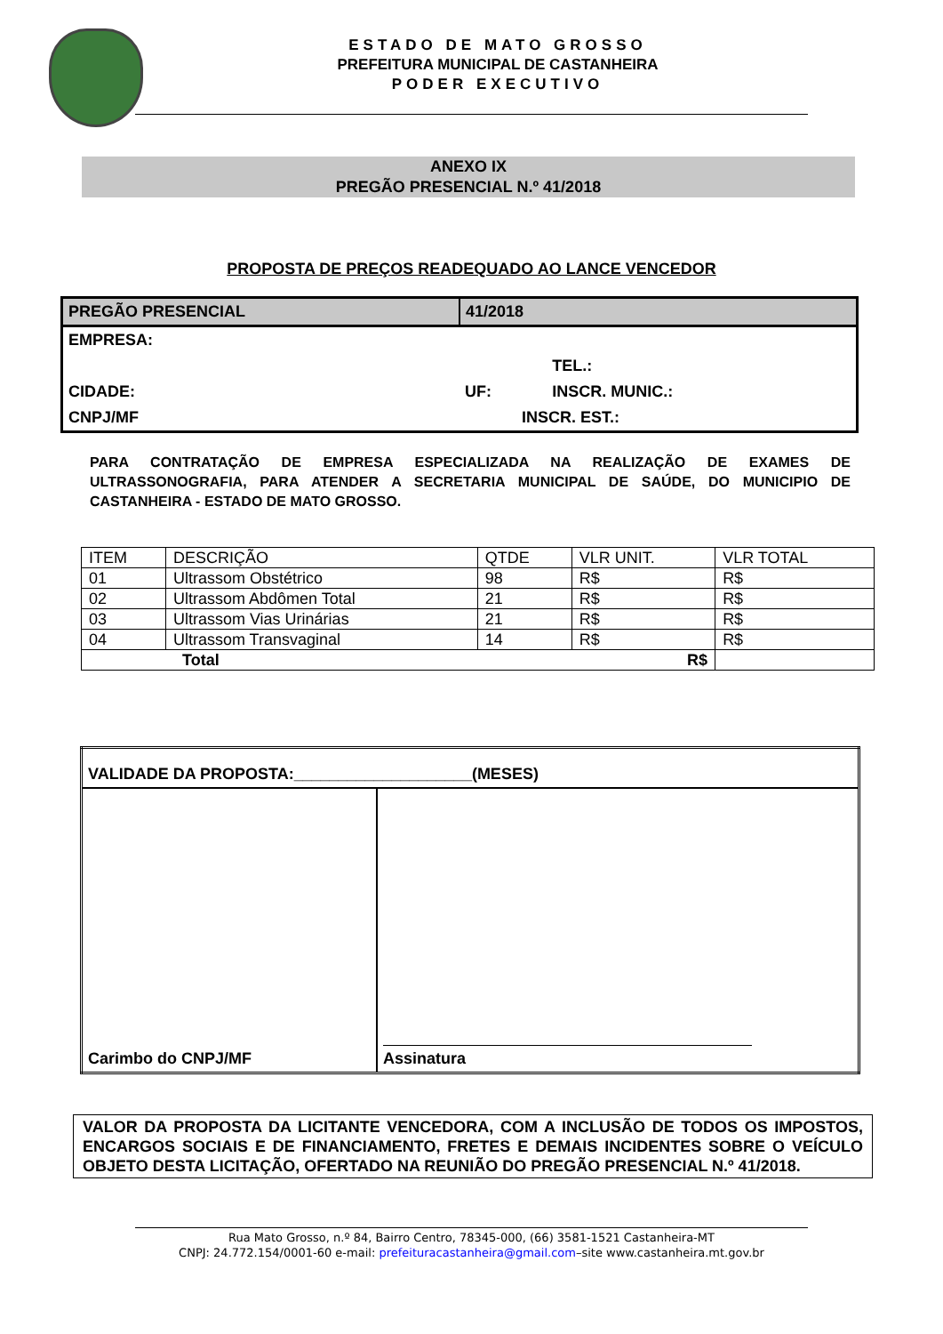ESTADO DE MATO GROSSO
PREFEITURA MUNICIPAL DE CASTANHEIRA
PODER EXECUTIVO
ANEXO IX
PREGÃO PRESENCIAL N.º 41/2018
PROPOSTA DE PREÇOS READEQUADO AO LANCE VENCEDOR
| PREGÃO PRESENCIAL | 41/2018 | |
| EMPRESA: | | |
| | | TEL.: |
| CIDADE: | UF: | INSCR. MUNIC.: |
| CNPJ/MF | INSCR. EST.: | |
PARA CONTRATAÇÃO DE EMPRESA ESPECIALIZADA NA REALIZAÇÃO DE EXAMES DE ULTRASSONOGRAFIA, PARA ATENDER A SECRETARIA MUNICIPAL DE SAÚDE, DO MUNICIPIO DE CASTANHEIRA - ESTADO DE MATO GROSSO.
| ITEM | DESCRIÇÃO | QTDE | VLR UNIT. | VLR TOTAL |
| 01 | Ultrassom Obstétrico | 98 | R$ | R$ |
| 02 | Ultrassom Abdômen Total | 21 | R$ | R$ |
| 03 | Ultrassom Vias Urinárias | 21 | R$ | R$ |
| 04 | Ultrassom Transvaginal | 14 | R$ | R$ |
| Total R$ | | | | |
| VALIDADE DA PROPOSTA:____________________(MESES) | |
| Carimbo do CNPJ/MF | Assinatura |
VALOR DA PROPOSTA DA LICITANTE VENCEDORA, COM A INCLUSÃO DE TODOS OS IMPOSTOS, ENCARGOS SOCIAIS E DE FINANCIAMENTO, FRETES E DEMAIS INCIDENTES SOBRE O VEÍCULO OBJETO DESTA LICITAÇÃO, OFERTADO NA REUNIÃO DO PREGÃO PRESENCIAL N.º 41/2018.
Rua Mato Grosso, n.º 84, Bairro Centro, 78345-000, (66) 3581-1521 Castanheira-MT
CNPJ: 24.772.154/0001-60 e-mail: prefeituracastanheira@gmail.com–site www.castanheira.mt.gov.br